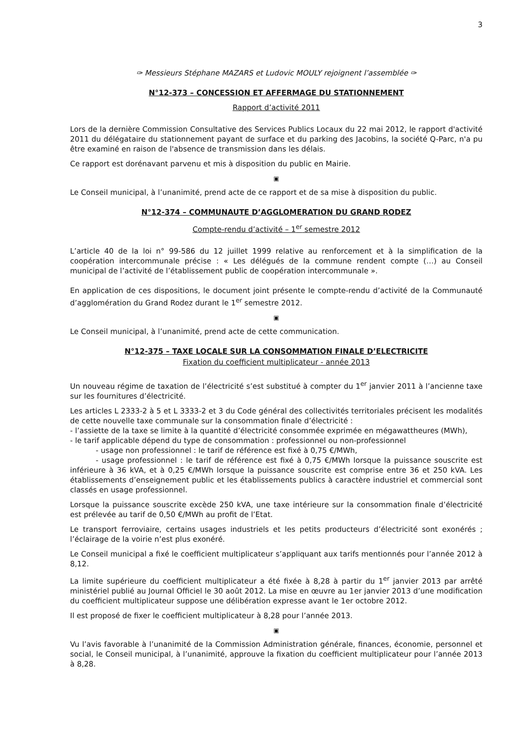3
✑ Messieurs Stéphane MAZARS et Ludovic MOULY rejoignent l’assemblée ✑
N°12-373 – CONCESSION ET AFFERMAGE DU STATIONNEMENT
Rapport d’activité 2011
Lors de la dernière Commission Consultative des Services Publics Locaux du 22 mai 2012, le rapport d'activité 2011 du délégataire du stationnement payant de surface et du parking des Jacobins, la société Q-Parc, n'a pu être examiné en raison de l'absence de transmission dans les délais.
Ce rapport est dorénavant parvenu et mis à disposition du public en Mairie.
▣
Le Conseil municipal, à l’unanimité, prend acte de ce rapport et de sa mise à disposition du public.
N°12-374 – COMMUNAUTE D’AGGLOMERATION DU GRAND RODEZ
Compte-rendu d’activité – 1<sup>er</sup> semestre 2012
L’article 40 de la loi n° 99-586 du 12 juillet 1999 relative au renforcement et à la simplification de la coopération intercommunale précise : « Les délégués de la commune rendent compte (…) au Conseil municipal de l’activité de l’établissement public de coopération intercommunale ».
En application de ces dispositions, le document joint présente le compte-rendu d’activité de la Communauté d’agglomération du Grand Rodez durant le 1<sup>er</sup> semestre 2012.
▣
Le Conseil municipal, à l’unanimité, prend acte de cette communication.
N°12-375 – TAXE LOCALE SUR LA CONSOMMATION FINALE D’ELECTRICITE
Fixation du coefficient multiplicateur - année 2013
Un nouveau régime de taxation de l’électricité s’est substitué à compter du 1<sup>er</sup> janvier 2011 à l’ancienne taxe sur les fournitures d’électricité.
Les articles L 2333-2 à 5 et L 3333-2 et 3 du Code général des collectivités territoriales précisent les modalités de cette nouvelle taxe communale sur la consommation finale d’électricité :
- l’assiette de la taxe se limite à la quantité d’électricité consommée exprimée en mégawattheures (MWh),
- le tarif applicable dépend du type de consommation : professionnel ou non-professionnel
- usage non professionnel : le tarif de référence est fixé à 0,75 €/MWh,
- usage professionnel : le tarif de référence est fixé à 0,75 €/MWh lorsque la puissance souscrite est inférieure à 36 kVA, et à 0,25 €/MWh lorsque la puissance souscrite est comprise entre 36 et 250 kVA. Les établissements d’enseignement public et les établissements publics à caractère industriel et commercial sont classés en usage professionnel.
Lorsque la puissance souscrite excède 250 kVA, une taxe intérieure sur la consommation finale d’électricité est prélevée au tarif de 0,50 €/MWh au profit de l’Etat.
Le transport ferroviaire, certains usages industriels et les petits producteurs d’électricité sont exonérés ; l’éclairage de la voirie n’est plus exonéré.
Le Conseil municipal a fixé le coefficient multiplicateur s’appliquant aux tarifs mentionnés pour l’année 2012 à 8,12.
La limite supérieure du coefficient multiplicateur a été fixée à 8,28 à partir du 1<sup>er</sup> janvier 2013 par arrêté ministériel publié au Journal Officiel le 30 août 2012. La mise en œuvre au 1er janvier 2013 d’une modification du coefficient multiplicateur suppose une délibération expresse avant le 1er octobre 2012.
Il est proposé de fixer le coefficient multiplicateur à 8,28 pour l’année 2013.
▣
Vu l’avis favorable à l’unanimité de la Commission Administration générale, finances, économie, personnel et social, le Conseil municipal, à l’unanimité, approuve la fixation du coefficient multiplicateur pour l’année 2013 à 8,28.